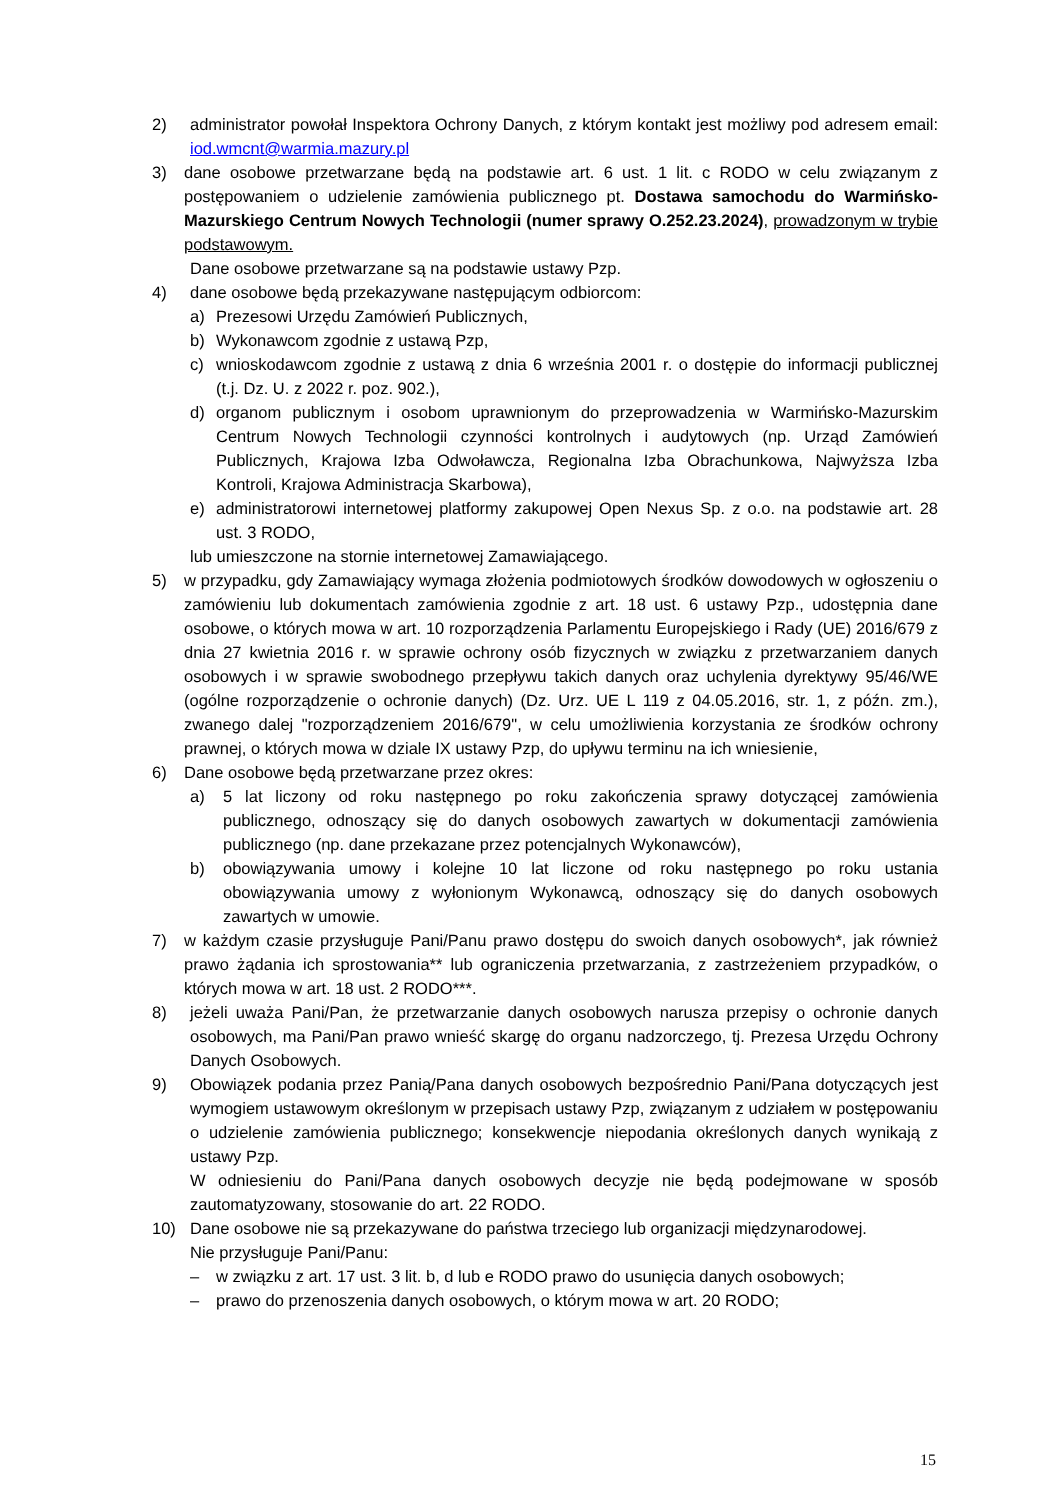2) administrator powołał Inspektora Ochrony Danych, z którym kontakt jest możliwy pod adresem email: iod.wmcnt@warmia.mazury.pl
3) dane osobowe przetwarzane będą na podstawie art. 6 ust. 1 lit. c RODO w celu związanym z postępowaniem o udzielenie zamówienia publicznego pt. Dostawa samochodu do Warmińsko-Mazurskiego Centrum Nowych Technologii (numer sprawy O.252.23.2024), prowadzonym w trybie podstawowym.
Dane osobowe przetwarzane są na podstawie ustawy Pzp.
4) dane osobowe będą przekazywane następującym odbiorcom:
a) Prezesowi Urzędu Zamówień Publicznych,
b) Wykonawcom zgodnie z ustawą Pzp,
c) wnioskodawcom zgodnie z ustawą z dnia 6 września 2001 r. o dostępie do informacji publicznej (t.j. Dz. U. z 2022 r. poz. 902.),
d) organom publicznym i osobom uprawnionym do przeprowadzenia w Warmińsko-Mazurskim Centrum Nowych Technologii czynności kontrolnych i audytowych (np. Urząd Zamówień Publicznych, Krajowa Izba Odwoławcza, Regionalna Izba Obrachunkowa, Najwyższa Izba Kontroli, Krajowa Administracja Skarbowa),
e) administratorowi internetowej platformy zakupowej Open Nexus Sp. z o.o. na podstawie art. 28 ust. 3 RODO,
lub umieszczone na stornie internetowej Zamawiającego.
5) w przypadku, gdy Zamawiający wymaga złożenia podmiotowych środków dowodowych w ogłoszeniu o zamówieniu lub dokumentach zamówienia zgodnie z art. 18 ust. 6 ustawy Pzp., udostępnia dane osobowe, o których mowa w art. 10 rozporządzenia Parlamentu Europejskiego i Rady (UE) 2016/679 z dnia 27 kwietnia 2016 r. w sprawie ochrony osób fizycznych w związku z przetwarzaniem danych osobowych i w sprawie swobodnego przepływu takich danych oraz uchylenia dyrektywy 95/46/WE (ogólne rozporządzenie o ochronie danych) (Dz. Urz. UE L 119 z 04.05.2016, str. 1, z późn. zm.), zwanego dalej "rozporządzeniem 2016/679", w celu umożliwienia korzystania ze środków ochrony prawnej, o których mowa w dziale IX ustawy Pzp, do upływu terminu na ich wniesienie,
6) Dane osobowe będą przetwarzane przez okres:
a) 5 lat liczony od roku następnego po roku zakończenia sprawy dotyczącej zamówienia publicznego, odnoszący się do danych osobowych zawartych w dokumentacji zamówienia publicznego (np. dane przekazane przez potencjalnych Wykonawców),
b) obowiązywania umowy i kolejne 10 lat liczone od roku następnego po roku ustania obowiązywania umowy z wyłonionym Wykonawcą, odnoszący się do danych osobowych zawartych w umowie.
7) w każdym czasie przysługuje Pani/Panu prawo dostępu do swoich danych osobowych*, jak również prawo żądania ich sprostowania** lub ograniczenia przetwarzania, z zastrzeżeniem przypadków, o których mowa w art. 18 ust. 2 RODO***.
8) jeżeli uważa Pani/Pan, że przetwarzanie danych osobowych narusza przepisy o ochronie danych osobowych, ma Pani/Pan prawo wnieść skargę do organu nadzorczego, tj. Prezesa Urzędu Ochrony Danych Osobowych.
9) Obowiązek podania przez Panią/Pana danych osobowych bezpośrednio Pani/Pana dotyczących jest wymogiem ustawowym określonym w przepisach ustawy Pzp, związanym z udziałem w postępowaniu o udzielenie zamówienia publicznego; konsekwencje niepodania określonych danych wynikają z ustawy Pzp.
W odniesieniu do Pani/Pana danych osobowych decyzje nie będą podejmowane w sposób zautomatyzowany, stosowanie do art. 22 RODO.
10) Dane osobowe nie są przekazywane do państwa trzeciego lub organizacji międzynarodowej.
Nie przysługuje Pani/Panu:
– w związku z art. 17 ust. 3 lit. b, d lub e RODO prawo do usunięcia danych osobowych;
– prawo do przenoszenia danych osobowych, o którym mowa w art. 20 RODO;
15